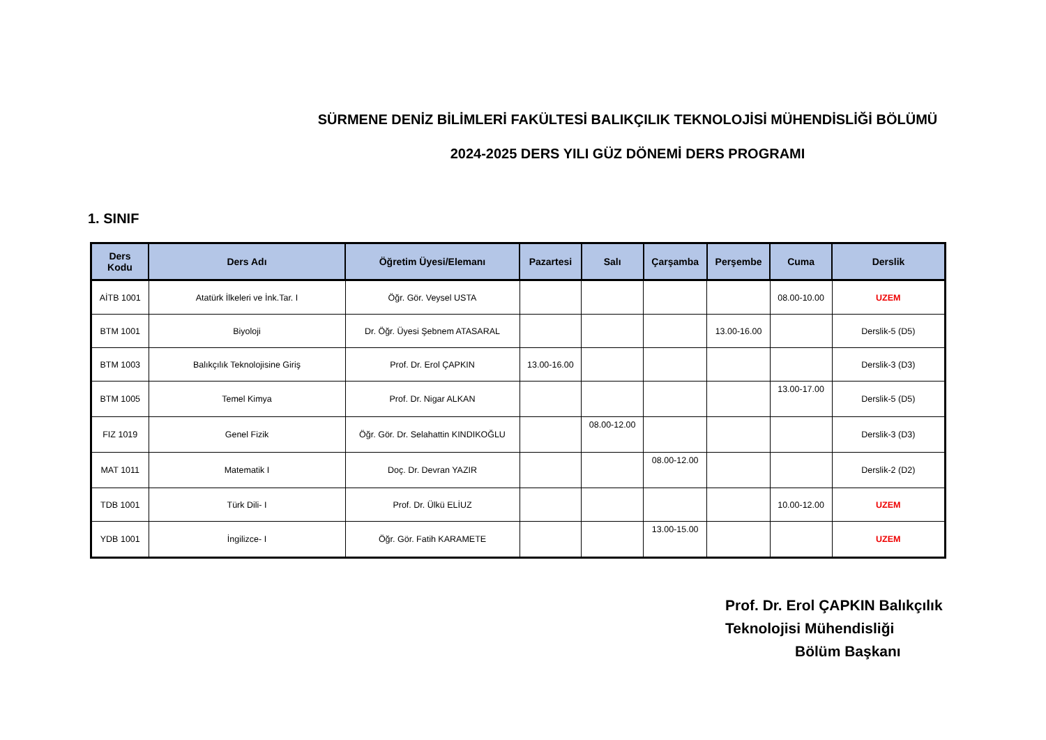SÜRMENE DENİZ BİLİMLERİ FAKÜLTESİ BALIKÇILIK TEKNOLOJİSİ MÜHENDİSLİĞİ BÖLÜMÜ
2024-2025 DERS YILI GÜZ DÖNEMİ DERS PROGRAMI
1. SINIF
| Ders Kodu | Ders Adı | Öğretim Üyesi/Elemanı | Pazartesi | Salı | Çarşamba | Perşembe | Cuma | Derslik |
| --- | --- | --- | --- | --- | --- | --- | --- | --- |
| AİTB 1001 | Atatürk İlkeleri ve İnk.Tar. I | Öğr. Gör. Veysel USTA | | | | | 08.00-10.00 | UZEM |
| BTM 1001 | Biyoloji | Dr. Öğr. Üyesi Şebnem ATASARAL | | | | 13.00-16.00 | | Derslik-5 (D5) |
| BTM 1003 | Balıkçılık Teknolojisine Giriş | Prof. Dr. Erol ÇAPKIN | 13.00-16.00 | | | | | Derslik-3 (D3) |
| BTM 1005 | Temel Kimya | Prof. Dr. Nigar ALKAN | | | | | 13.00-17.00 | Derslik-5 (D5) |
| FIZ 1019 | Genel Fizik | Öğr. Gör. Dr. Selahattin KINDIKOĞLU | | 08.00-12.00 | | | | Derslik-3 (D3) |
| MAT 1011 | Matematik I | Doç. Dr. Devran YAZIR | | | 08.00-12.00 | | | Derslik-2 (D2) |
| TDB 1001 | Türk Dili- I | Prof. Dr. Ülkü ELİUZ | | | | | 10.00-12.00 | UZEM |
| YDB 1001 | İngilizce- I | Öğr. Gör. Fatih KARAMETE | | | 13.00-15.00 | | | UZEM |
Prof. Dr. Erol ÇAPKIN Balıkçılık
Teknolojisi Mühendisliği
Bölüm Başkanı